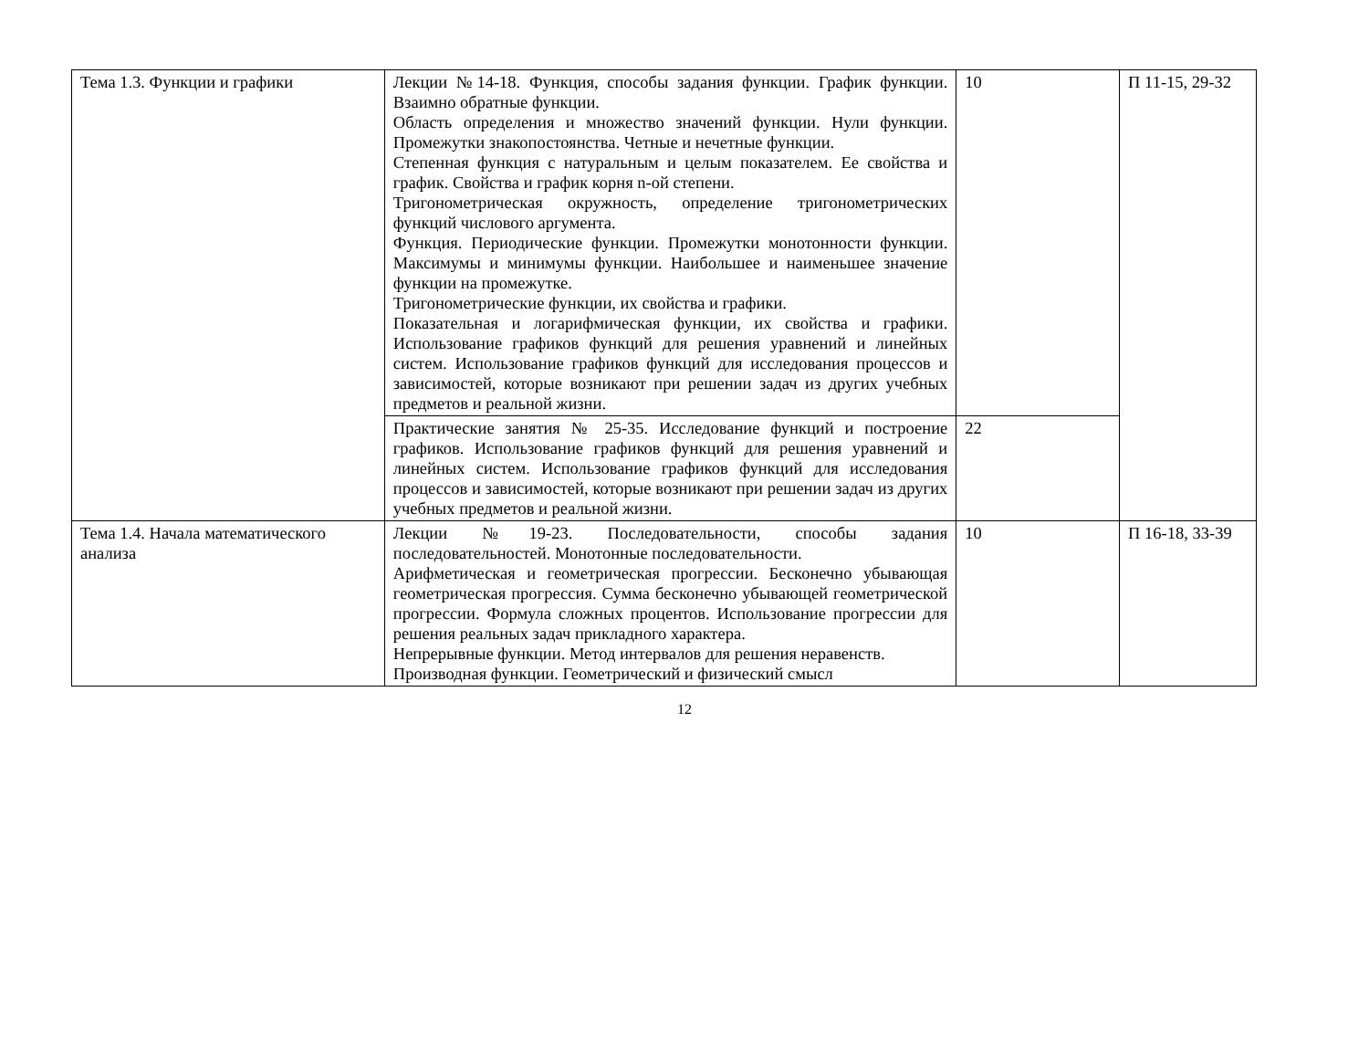| Тема 1.3. Функции и графики | Лекции №14-18. Функция, способы задания функции. График функции. Взаимно обратные функции. Область определения и множество значений функции. Нули функции. Промежутки знакопостоянства. Четные и нечетные функции. Степенная функция с натуральным и целым показателем. Ее свойства и график. Свойства и график корня n-ой степени. Тригонометрическая окружность, определение тригонометрических функций числового аргумента. Функция. Периодические функции. Промежутки монотонности функции. Максимумы и минимумы функции. Наибольшее и наименьшее значение функции на промежутке. Тригонометрические функции, их свойства и графики. Показательная и логарифмическая функции, их свойства и графики. Использование графиков функций для решения уравнений и линейных систем. Использование графиков функций для исследования процессов и зависимостей, которые возникают при решении задач из других учебных предметов и реальной жизни. | 10 | П 11-15, 29-32 |
| | Практические занятия № 25-35. Исследование функций и построение графиков. Использование графиков функций для решения уравнений и линейных систем. Использование графиков функций для исследования процессов и зависимостей, которые возникают при решении задач из других учебных предметов и реальной жизни. | 22 | |
| Тема 1.4. Начала математического анализа | Лекции №19-23. Последовательности, способы задания последовательностей. Монотонные последовательности. Арифметическая и геометрическая прогрессии. Бесконечно убывающая геометрическая прогрессия. Сумма бесконечно убывающей геометрической прогрессии. Формула сложных процентов. Использование прогрессии для решения реальных задач прикладного характера. Непрерывные функции. Метод интервалов для решения неравенств. Производная функции. Геометрический и физический смысл | 10 | П 16-18, 33-39 |
12